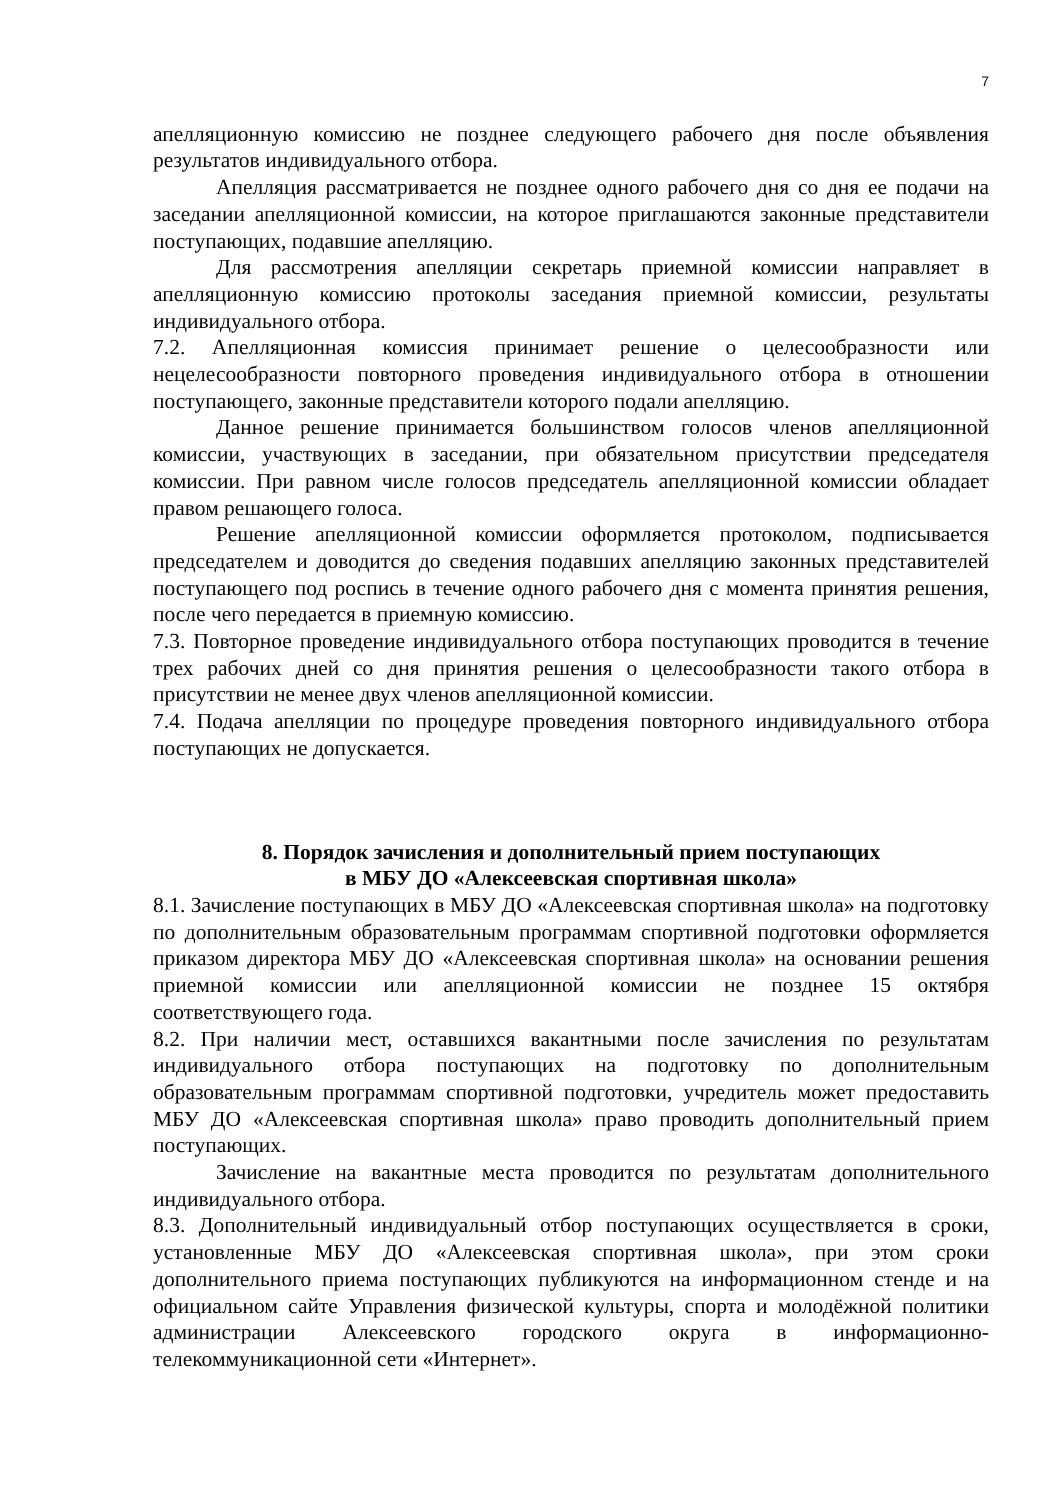7
апелляционную комиссию не позднее следующего рабочего дня после объявления результатов индивидуального отбора.
Апелляция рассматривается не позднее одного рабочего дня со дня ее подачи на заседании апелляционной комиссии, на которое приглашаются законные представители поступающих, подавшие апелляцию.
Для рассмотрения апелляции секретарь приемной комиссии направляет в апелляционную комиссию протоколы заседания приемной комиссии, результаты индивидуального отбора.
7.2. Апелляционная комиссия принимает решение о целесообразности или нецелесообразности повторного проведения индивидуального отбора в отношении поступающего, законные представители которого подали апелляцию.
Данное решение принимается большинством голосов членов апелляционной комиссии, участвующих в заседании, при обязательном присутствии председателя комиссии. При равном числе голосов председатель апелляционной комиссии обладает правом решающего голоса.
Решение апелляционной комиссии оформляется протоколом, подписывается председателем и доводится до сведения подавших апелляцию законных представителей поступающего под роспись в течение одного рабочего дня с момента принятия решения, после чего передается в приемную комиссию.
7.3. Повторное проведение индивидуального отбора поступающих проводится в течение трех рабочих дней со дня принятия решения о целесообразности такого отбора в присутствии не менее двух членов апелляционной комиссии.
7.4. Подача апелляции по процедуре проведения повторного индивидуального отбора поступающих не допускается.
8. Порядок зачисления и дополнительный прием поступающих
в МБУ ДО «Алексеевская спортивная школа»
8.1. Зачисление поступающих в МБУ ДО «Алексеевская спортивная школа» на подготовку по дополнительным образовательным программам спортивной подготовки оформляется приказом директора МБУ ДО «Алексеевская спортивная школа» на основании решения приемной комиссии или апелляционной комиссии не позднее 15 октября соответствующего года.
8.2. При наличии мест, оставшихся вакантными после зачисления по результатам индивидуального отбора поступающих на подготовку по дополнительным образовательным программам спортивной подготовки, учредитель может предоставить МБУ ДО «Алексеевская спортивная школа» право проводить дополнительный прием поступающих.
Зачисление на вакантные места проводится по результатам дополнительного индивидуального отбора.
8.3. Дополнительный индивидуальный отбор поступающих осуществляется в сроки, установленные МБУ ДО «Алексеевская спортивная школа», при этом сроки дополнительного приема поступающих публикуются на информационном стенде и на официальном сайте Управления физической культуры, спорта и молодёжной политики администрации Алексеевского городского округа в информационно-телекоммуникационной сети «Интернет».